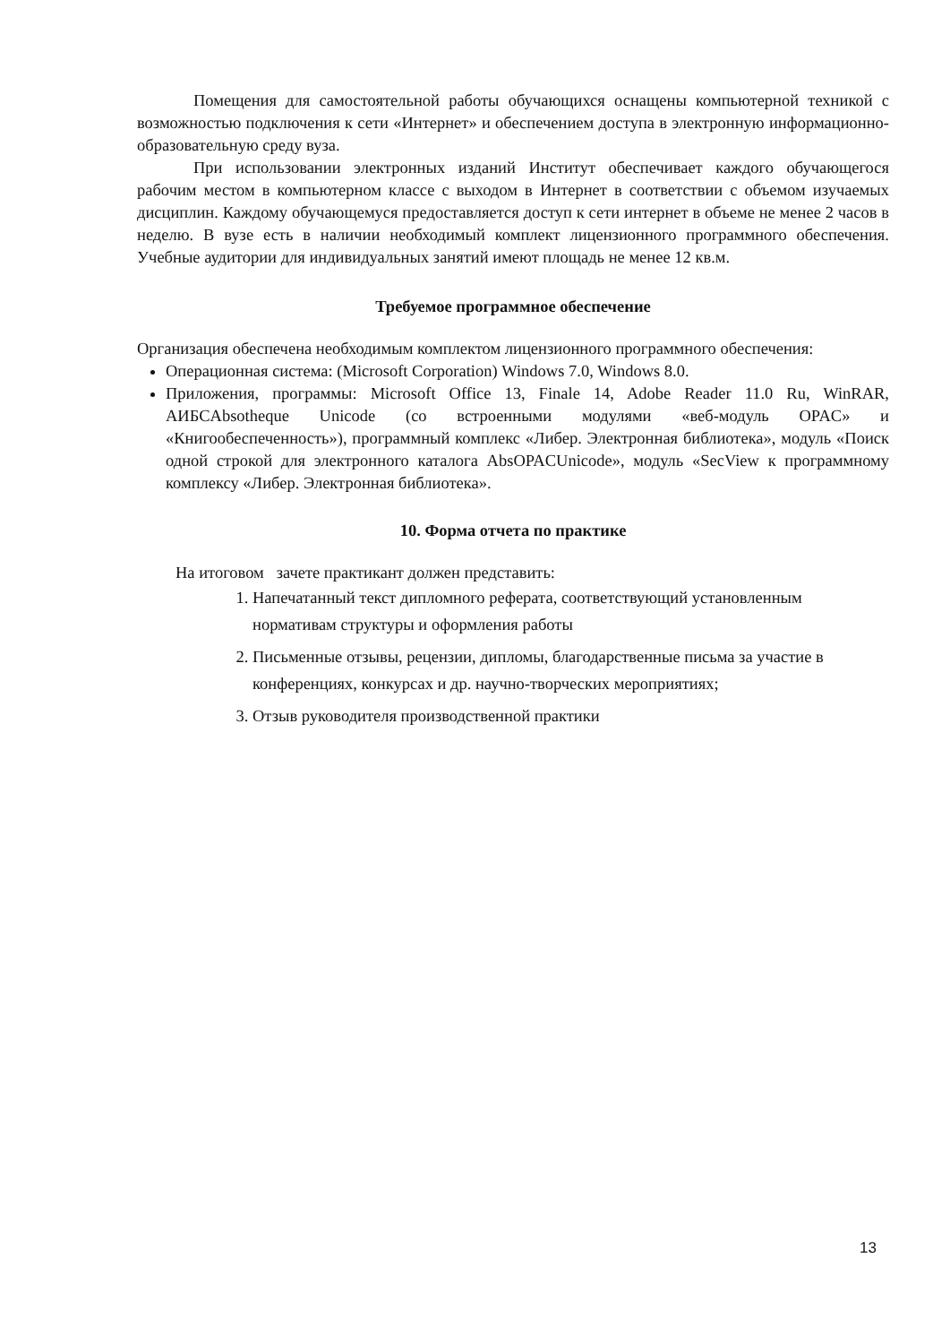Помещения для самостоятельной работы обучающихся оснащены компьютерной техникой с возможностью подключения к сети «Интернет» и обеспечением доступа в электронную информационно-образовательную среду вуза.
При использовании электронных изданий Институт обеспечивает каждого обучающегося рабочим местом в компьютерном классе с выходом в Интернет в соответствии с объемом изучаемых дисциплин. Каждому обучающемуся предоставляется доступ к сети интернет в объеме не менее 2 часов в неделю. В вузе есть в наличии необходимый комплект лицензионного программного обеспечения. Учебные аудитории для индивидуальных занятий имеют площадь не менее 12 кв.м.
Требуемое программное обеспечение
Организация обеспечена необходимым комплектом лицензионного программного обеспечения:
Операционная система: (Microsoft Corporation) Windows 7.0, Windows 8.0.
Приложения, программы: Microsoft Office 13, Finale 14, Adobe Reader 11.0 Ru, WinRAR, АИБСAbsotheque Unicode (со встроенными модулями «веб-модуль OPAC» и «Книгообеспеченность»), программный комплекс «Либер. Электронная библиотека», модуль «Поиск одной строкой для электронного каталога AbsOPACUnicode», модуль «SecView к программному комплексу «Либер. Электронная библиотека».
10. Форма отчета по практике
На итоговом зачете практикант должен представить:
1. Напечатанный текст дипломного реферата, соответствующий установленным нормативам структуры и оформления работы
2. Письменные отзывы, рецензии, дипломы, благодарственные письма за участие в конференциях, конкурсах и др. научно-творческих мероприятиях;
3. Отзыв руководителя производственной практики
13